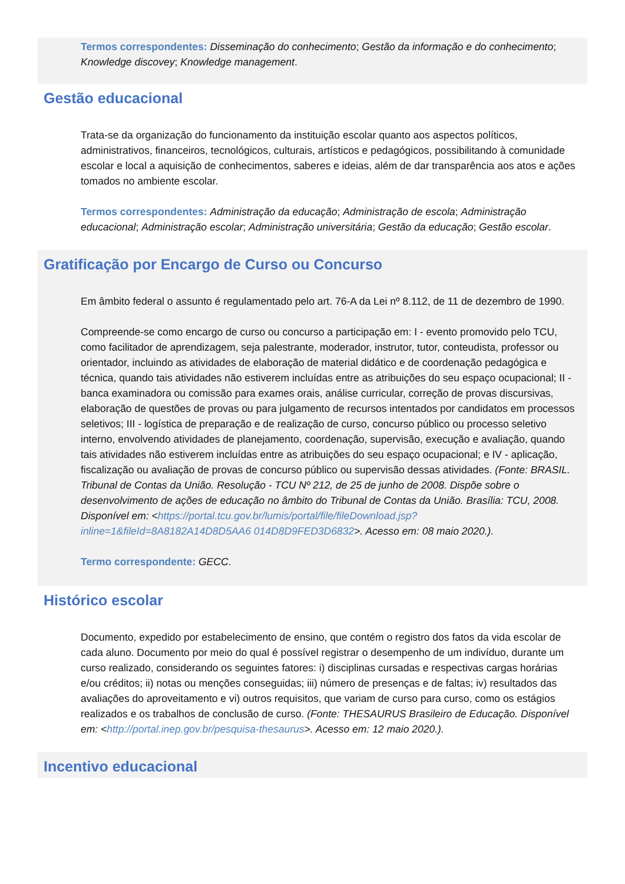Termos correspondentes: Disseminação do conhecimento; Gestão da informação e do conhecimento; Knowledge discovey; Knowledge management.
Gestão educacional
Trata-se da organização do funcionamento da instituição escolar quanto aos aspectos políticos, administrativos, financeiros, tecnológicos, culturais, artísticos e pedagógicos, possibilitando à comunidade escolar e local a aquisição de conhecimentos, saberes e ideias, além de dar transparência aos atos e ações tomados no ambiente escolar.
Termos correspondentes: Administração da educação; Administração de escola; Administração educacional; Administração escolar; Administração universitária; Gestão da educação; Gestão escolar.
Gratificação por Encargo de Curso ou Concurso
Em âmbito federal o assunto é regulamentado pelo art. 76-A da Lei nº 8.112, de 11 de dezembro de 1990.
Compreende-se como encargo de curso ou concurso a participação em: I - evento promovido pelo TCU, como facilitador de aprendizagem, seja palestrante, moderador, instrutor, tutor, conteudista, professor ou orientador, incluindo as atividades de elaboração de material didático e de coordenação pedagógica e técnica, quando tais atividades não estiverem incluídas entre as atribuições do seu espaço ocupacional; II - banca examinadora ou comissão para exames orais, análise curricular, correção de provas discursivas, elaboração de questões de provas ou para julgamento de recursos intentados por candidatos em processos seletivos; III - logística de preparação e de realização de curso, concurso público ou processo seletivo interno, envolvendo atividades de planejamento, coordenação, supervisão, execução e avaliação, quando tais atividades não estiverem incluídas entre as atribuições do seu espaço ocupacional; e IV - aplicação, fiscalização ou avaliação de provas de concurso público ou supervisão dessas atividades. (Fonte: BRASIL. Tribunal de Contas da União. Resolução - TCU Nº 212, de 25 de junho de 2008. Dispõe sobre o desenvolvimento de ações de educação no âmbito do Tribunal de Contas da União. Brasília: TCU, 2008. Disponível em: <https://portal.tcu.gov.br/lumis/portal/file/fileDownload.jsp?inline=1&fileId=8A8182A14D8D5AA6 014D8D9FED3D6832>. Acesso em: 08 maio 2020.).
Termo correspondente: GECC.
Histórico escolar
Documento, expedido por estabelecimento de ensino, que contém o registro dos fatos da vida escolar de cada aluno. Documento por meio do qual é possível registrar o desempenho de um indivíduo, durante um curso realizado, considerando os seguintes fatores: i) disciplinas cursadas e respectivas cargas horárias e/ou créditos; ii) notas ou menções conseguidas; iii) número de presenças e de faltas; iv) resultados das avaliações do aproveitamento e vi) outros requisitos, que variam de curso para curso, como os estágios realizados e os trabalhos de conclusão de curso. (Fonte: THESAURUS Brasileiro de Educação. Disponível em: <http://portal.inep.gov.br/pesquisa-thesaurus>. Acesso em: 12 maio 2020.).
Incentivo educacional